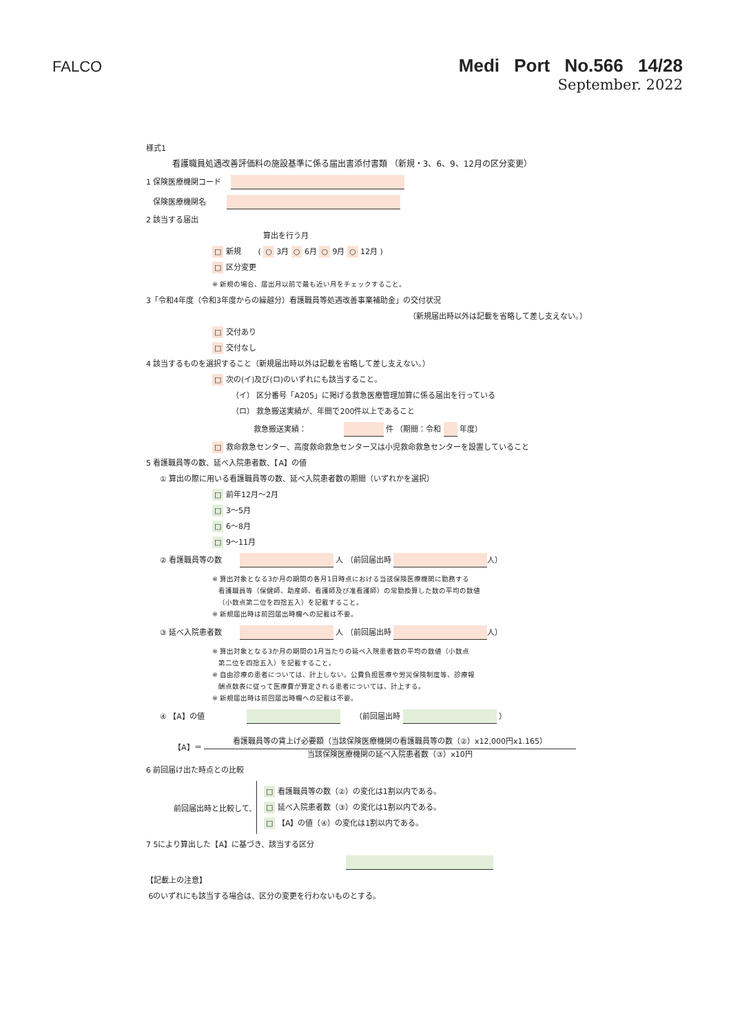FALCO
Medi Port No.566 14/28
September. 2022
様式1
看護職員処遇改善評価料の施設基準に係る届出書添付書類 （新規・3、6、9、12月の区分変更）
1 保険医療機関コード
保険医療機関名
2 該当する届出
算出を行う月
□ 新規 ( ○ 3月 ○ 6月 ○ 9月 ○ 12月 )
□ 区分変更
※ 新規の場合、届出月以前で最も近い月をチェックすること。
3「令和4年度（令和3年度からの繰越分）看護職員等処遇改善事業補助金」の交付状況
（新規届出時以外は記載を省略して差し支えない。）
□ 交付あり
□ 交付なし
4 該当するものを選択すること（新規届出時以外は記載を省略して差し支えない。）
□ 次の(イ)及び(ロ)のいずれにも該当すること。
（イ） 区分番号「A205」に掲げる救急医療管理加算に係る届出を行っている
（ロ） 救急搬送実績が、年間で200件以上であること
救急搬送実績： 件 （期間：令和 年度）
□ 救命救急センター、高度救命救急センター又は小児救命救急センターを設置していること
5 看護職員等の数、延べ入院患者数、【A】の値
① 算出の際に用いる看護職員等の数、延べ入院患者数の期間（いずれかを選択）
□ 前年12月～2月
□ 3～5月
□ 6～8月
□ 9～11月
② 看護職員等の数 人 （前回届出時 人）
※ 算出対象となる3か月の期間の各月1日時点における当該保険医療機関に勤務する
看護職員等（保健師、助産師、看護師及び准看護師）の常勤換算した数の平均の数値
（小数点第二位を四捨五入）を記載すること。
※ 新規届出時は前回届出時欄への記載は不要。
③ 延べ入院患者数 人 （前回届出時 人）
※ 算出対象となる3か月の期間の1月当たりの延べ入院患者数の平均の数値（小数点
第二位を四捨五入）を記載すること。
※ 自由診療の患者については、計上しない。公費負担医療や労災保険制度等、診療報
酬点数表に従って医療費が算定される患者については、計上する。
※ 新規届出時は前回届出時欄への記載は不要。
④ 【A】の値 （前回届出時 ）
【A】＝
看護職員等の賃上げ必要額（当該保険医療機関の看護職員等の数（②）x12,000円x1.165）
当該保険医療機関の延べ入院患者数（③）x10円
6 前回届け出た時点との比較
前回届出時と比較して、
□ 看護職員等の数（②）の変化は1割以内である。
□ 延べ入院患者数（③）の変化は1割以内である。
□ 【A】の値（④）の変化は1割以内である。
7 5により算出した【A】に基づき、該当する区分
【記載上の注意】
6のいずれにも該当する場合は、区分の変更を行わないものとする。